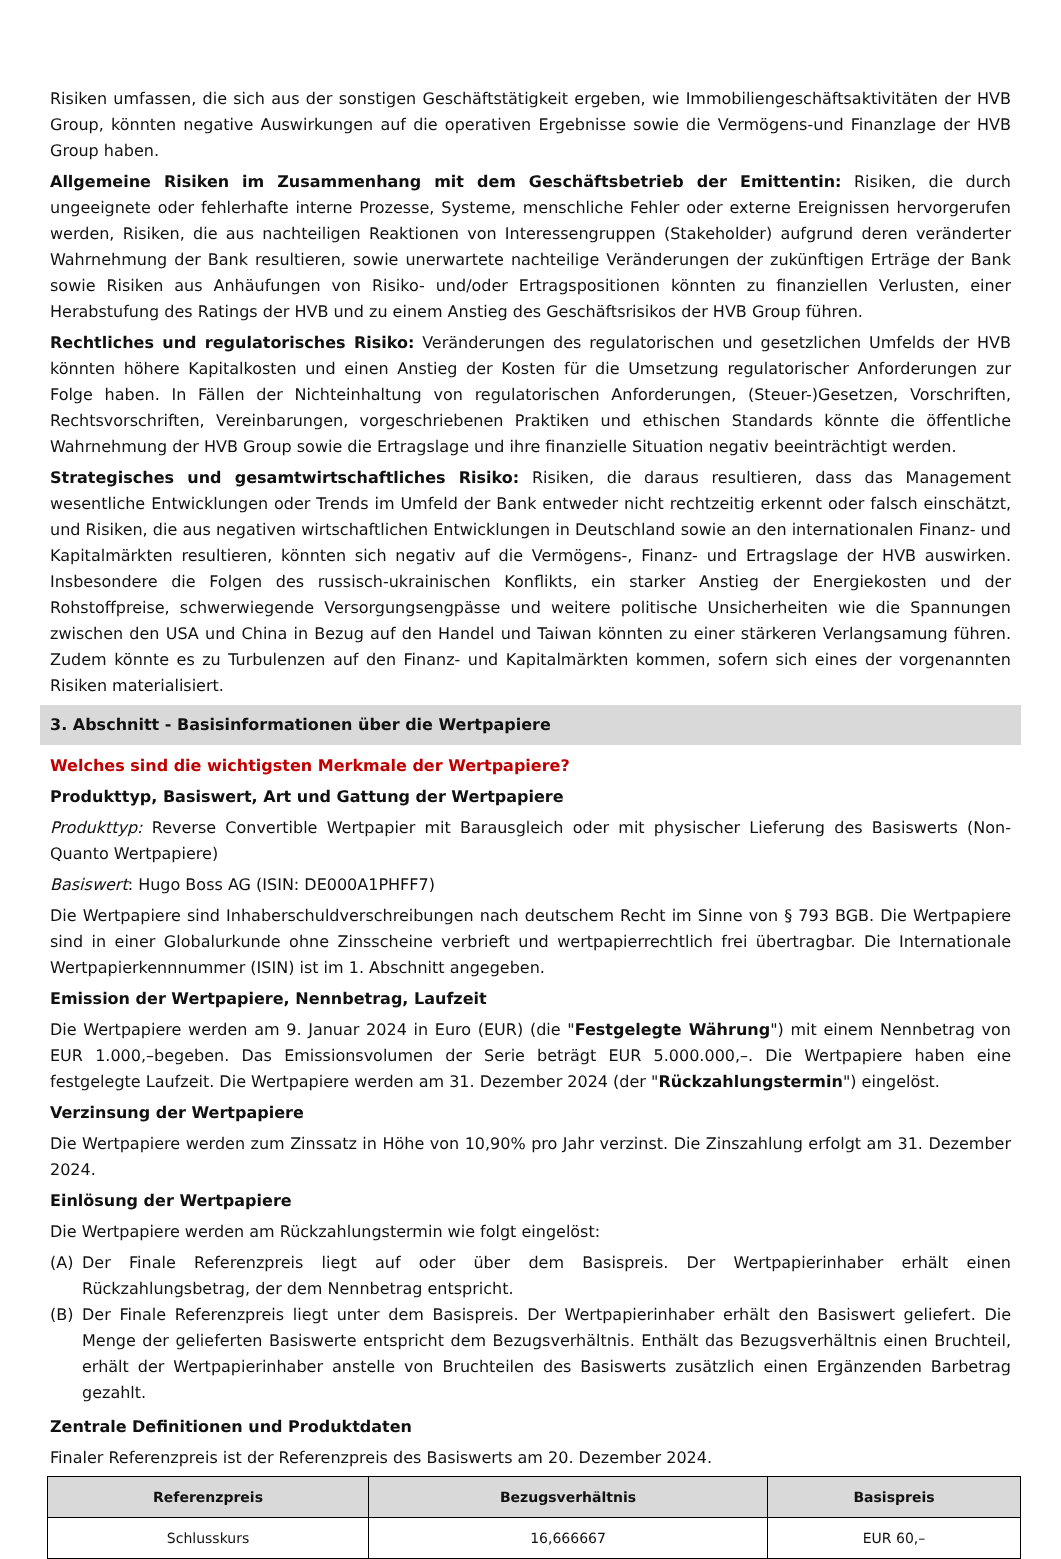Risiken umfassen, die sich aus der sonstigen Geschäftstätigkeit ergeben, wie Immobiliengeschäftsaktivitäten der HVB Group, könnten negative Auswirkungen auf die operativen Ergebnisse sowie die Vermögens-und Finanzlage der HVB Group haben.
Allgemeine Risiken im Zusammenhang mit dem Geschäftsbetrieb der Emittentin: Risiken, die durch ungeeignete oder fehlerhafte interne Prozesse, Systeme, menschliche Fehler oder externe Ereignissen hervorgerufen werden, Risiken, die aus nachteiligen Reaktionen von Interessengruppen (Stakeholder) aufgrund deren veränderter Wahrnehmung der Bank resultieren, sowie unerwartete nachteilige Veränderungen der zukünftigen Erträge der Bank sowie Risiken aus Anhäufungen von Risiko- und/oder Ertragspositionen könnten zu finanziellen Verlusten, einer Herabstufung des Ratings der HVB und zu einem Anstieg des Geschäftsrisikos der HVB Group führen.
Rechtliches und regulatorisches Risiko: Veränderungen des regulatorischen und gesetzlichen Umfelds der HVB könnten höhere Kapitalkosten und einen Anstieg der Kosten für die Umsetzung regulatorischer Anforderungen zur Folge haben. In Fällen der Nichteinhaltung von regulatorischen Anforderungen, (Steuer-)Gesetzen, Vorschriften, Rechtsvorschriften, Vereinbarungen, vorgeschriebenen Praktiken und ethischen Standards könnte die öffentliche Wahrnehmung der HVB Group sowie die Ertragslage und ihre finanzielle Situation negativ beeinträchtigt werden.
Strategisches und gesamtwirtschaftliches Risiko: Risiken, die daraus resultieren, dass das Management wesentliche Entwicklungen oder Trends im Umfeld der Bank entweder nicht rechtzeitig erkennt oder falsch einschätzt, und Risiken, die aus negativen wirtschaftlichen Entwicklungen in Deutschland sowie an den internationalen Finanz- und Kapitalmärkten resultieren, könnten sich negativ auf die Vermögens-, Finanz- und Ertragslage der HVB auswirken. Insbesondere die Folgen des russisch-ukrainischen Konflikts, ein starker Anstieg der Energiekosten und der Rohstoffpreise, schwerwiegende Versorgungsengpässe und weitere politische Unsicherheiten wie die Spannungen zwischen den USA und China in Bezug auf den Handel und Taiwan könnten zu einer stärkeren Verlangsamung führen. Zudem könnte es zu Turbulenzen auf den Finanz- und Kapitalmärkten kommen, sofern sich eines der vorgenannten Risiken materialisiert.
3. Abschnitt - Basisinformationen über die Wertpapiere
Welches sind die wichtigsten Merkmale der Wertpapiere?
Produkttyp, Basiswert, Art und Gattung der Wertpapiere
Produkttyp: Reverse Convertible Wertpapier mit Barausgleich oder mit physischer Lieferung des Basiswerts (Non-Quanto Wertpapiere)
Basiswert: Hugo Boss AG (ISIN: DE000A1PHFF7)
Die Wertpapiere sind Inhaberschuldverschreibungen nach deutschem Recht im Sinne von § 793 BGB. Die Wertpapiere sind in einer Globalurkunde ohne Zinsscheine verbrieft und wertpapierrechtlich frei übertragbar. Die Internationale Wertpapierkennnummer (ISIN) ist im 1. Abschnitt angegeben.
Emission der Wertpapiere, Nennbetrag, Laufzeit
Die Wertpapiere werden am 9. Januar 2024 in Euro (EUR) (die "Festgelegte Währung") mit einem Nennbetrag von EUR 1.000,–begeben. Das Emissionsvolumen der Serie beträgt EUR 5.000.000,–. Die Wertpapiere haben eine festgelegte Laufzeit. Die Wertpapiere werden am 31. Dezember 2024 (der "Rückzahlungstermin") eingelöst.
Verzinsung der Wertpapiere
Die Wertpapiere werden zum Zinssatz in Höhe von 10,90% pro Jahr verzinst. Die Zinszahlung erfolgt am 31. Dezember 2024.
Einlösung der Wertpapiere
Die Wertpapiere werden am Rückzahlungstermin wie folgt eingelöst:
(A) Der Finale Referenzpreis liegt auf oder über dem Basispreis. Der Wertpapierinhaber erhält einen Rückzahlungsbetrag, der dem Nennbetrag entspricht.
(B) Der Finale Referenzpreis liegt unter dem Basispreis. Der Wertpapierinhaber erhält den Basiswert geliefert. Die Menge der gelieferten Basiswerte entspricht dem Bezugsverhältnis. Enthält das Bezugsverhältnis einen Bruchteil, erhält der Wertpapierinhaber anstelle von Bruchteilen des Basiswerts zusätzlich einen Ergänzenden Barbetrag gezahlt.
Zentrale Definitionen und Produktdaten
Finaler Referenzpreis ist der Referenzpreis des Basiswerts am 20. Dezember 2024.
| Referenzpreis | Bezugsverhältnis | Basispreis |
| --- | --- | --- |
| Schlusskurs | 16,666667 | EUR 60,– |